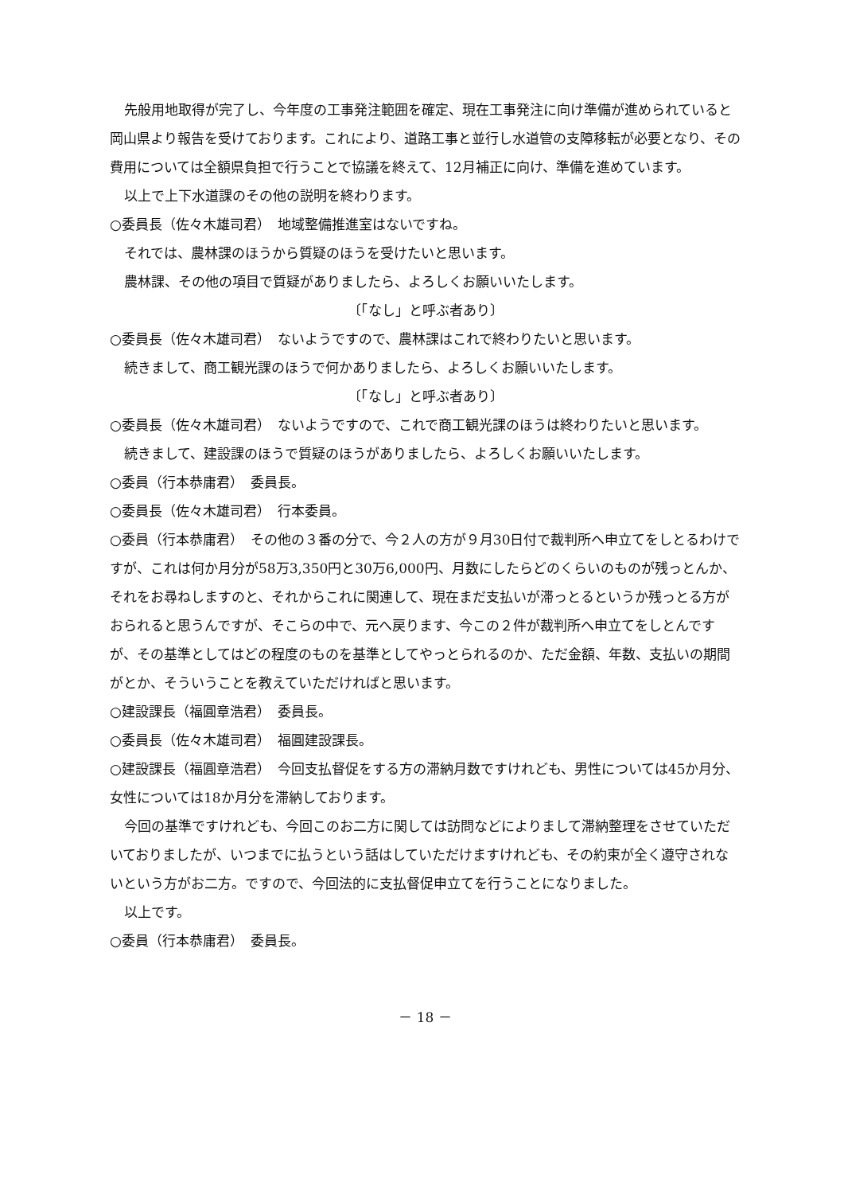先般用地取得が完了し、今年度の工事発注範囲を確定、現在工事発注に向け準備が進められていると岡山県より報告を受けております。これにより、道路工事と並行し水道管の支障移転が必要となり、その費用については全額県負担で行うことで協議を終えて、12月補正に向け、準備を進めています。
以上で上下水道課のその他の説明を終わります。
○委員長（佐々木雄司君）　地域整備推進室はないですね。
それでは、農林課のほうから質疑のほうを受けたいと思います。
農林課、その他の項目で質疑がありましたら、よろしくお願いいたします。
〔「なし」と呼ぶ者あり〕
○委員長（佐々木雄司君）　ないようですので、農林課はこれで終わりたいと思います。
続きまして、商工観光課のほうで何かありましたら、よろしくお願いいたします。
〔「なし」と呼ぶ者あり〕
○委員長（佐々木雄司君）　ないようですので、これで商工観光課のほうは終わりたいと思います。
続きまして、建設課のほうで質疑のほうがありましたら、よろしくお願いいたします。
○委員（行本恭庸君）　委員長。
○委員長（佐々木雄司君）　行本委員。
○委員（行本恭庸君）　その他の３番の分で、今２人の方が９月30日付で裁判所へ申立てをしとるわけですが、これは何か月分が58万3,350円と30万6,000円、月数にしたらどのくらいのものが残っとんか、それをお尋ねしますのと、それからこれに関連して、現在まだ支払いが滞っとるというか残っとる方がおられると思うんですが、そこらの中で、元へ戻ります、今この２件が裁判所へ申立てをしとんですが、その基準としてはどの程度のものを基準としてやっとられるのか、ただ金額、年数、支払いの期間がとか、そういうことを教えていただければと思います。
○建設課長（福圓章浩君）　委員長。
○委員長（佐々木雄司君）　福圓建設課長。
○建設課長（福圓章浩君）　今回支払督促をする方の滞納月数ですけれども、男性については45か月分、女性については18か月分を滞納しております。
今回の基準ですけれども、今回このお二方に関しては訪問などによりまして滞納整理をさせていただいておりましたが、いつまでに払うという話はしていただけますけれども、その約束が全く遵守されないという方がお二方。ですので、今回法的に支払督促申立てを行うことになりました。
以上です。
○委員（行本恭庸君）　委員長。
－ 18 －